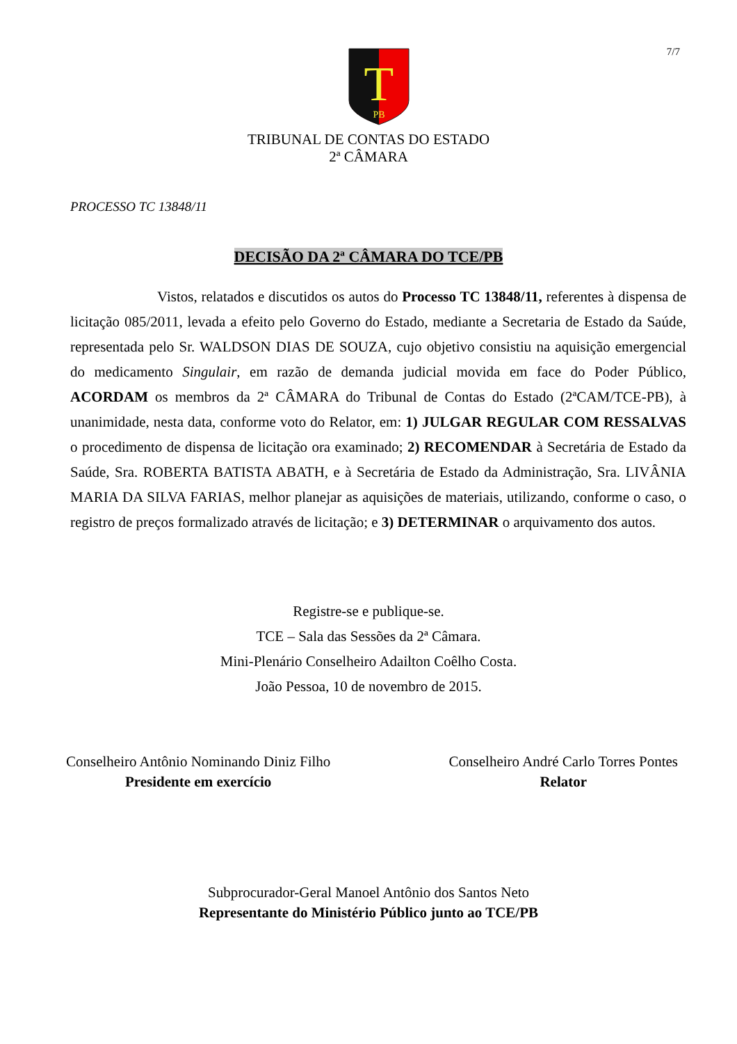7/7
T
PB
TRIBUNAL DE CONTAS DO ESTADO
2ª CÂMARA
PROCESSO TC 13848/11
DECISÃO DA 2ª CÂMARA DO TCE/PB
Vistos, relatados e discutidos os autos do Processo TC 13848/11, referentes à dispensa de licitação 085/2011, levada a efeito pelo Governo do Estado, mediante a Secretaria de Estado da Saúde, representada pelo Sr. WALDSON DIAS DE SOUZA, cujo objetivo consistiu na aquisição emergencial do medicamento Singulair, em razão de demanda judicial movida em face do Poder Público, ACORDAM os membros da 2ª CÂMARA do Tribunal de Contas do Estado (2ªCAM/TCE-PB), à unanimidade, nesta data, conforme voto do Relator, em: 1) JULGAR REGULAR COM RESSALVAS o procedimento de dispensa de licitação ora examinado; 2) RECOMENDAR à Secretária de Estado da Saúde, Sra. ROBERTA BATISTA ABATH, e à Secretária de Estado da Administração, Sra. LIVÂNIA MARIA DA SILVA FARIAS, melhor planejar as aquisições de materiais, utilizando, conforme o caso, o registro de preços formalizado através de licitação; e 3) DETERMINAR o arquivamento dos autos.
Registre-se e publique-se.
TCE – Sala das Sessões da 2ª Câmara.
Mini-Plenário Conselheiro Adailton Coêlho Costa.
João Pessoa, 10 de novembro de 2015.
Conselheiro Antônio Nominando Diniz Filho
Presidente em exercício
Conselheiro André Carlo Torres Pontes
Relator
Subprocurador-Geral Manoel Antônio dos Santos Neto
Representante do Ministério Público junto ao TCE/PB